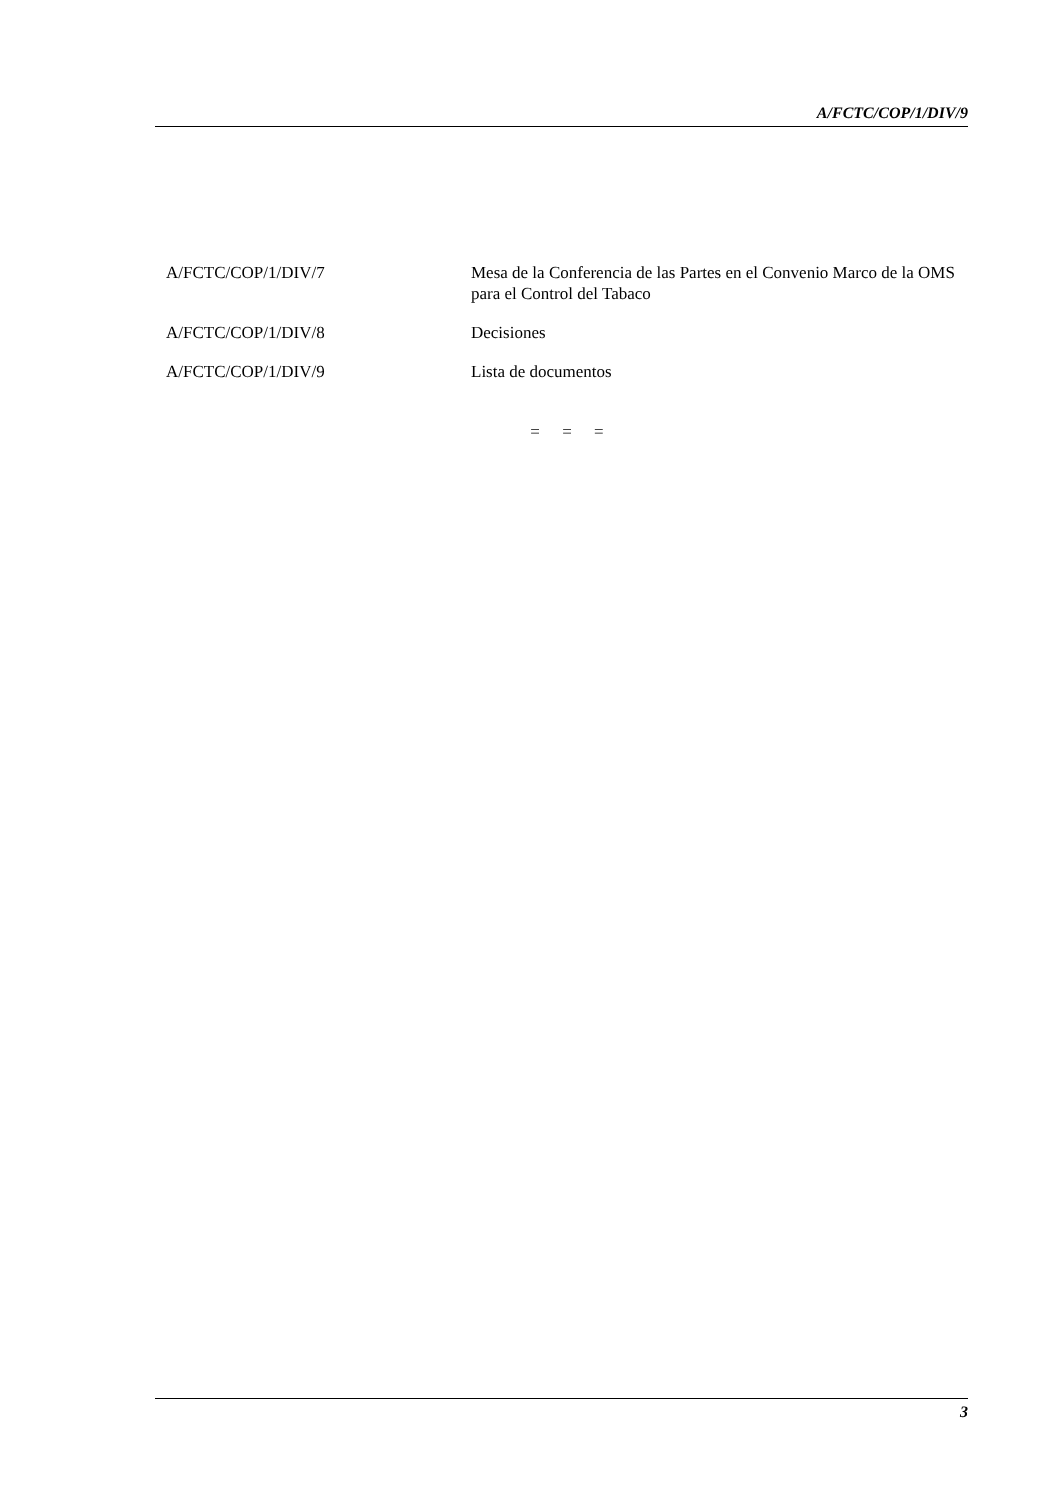A/FCTC/COP/1/DIV/9
A/FCTC/COP/1/DIV/7 Mesa de la Conferencia de las Partes en el Convenio Marco de la OMS para el Control del Tabaco
A/FCTC/COP/1/DIV/8 Decisiones
A/FCTC/COP/1/DIV/9 Lista de documentos
= = =
3